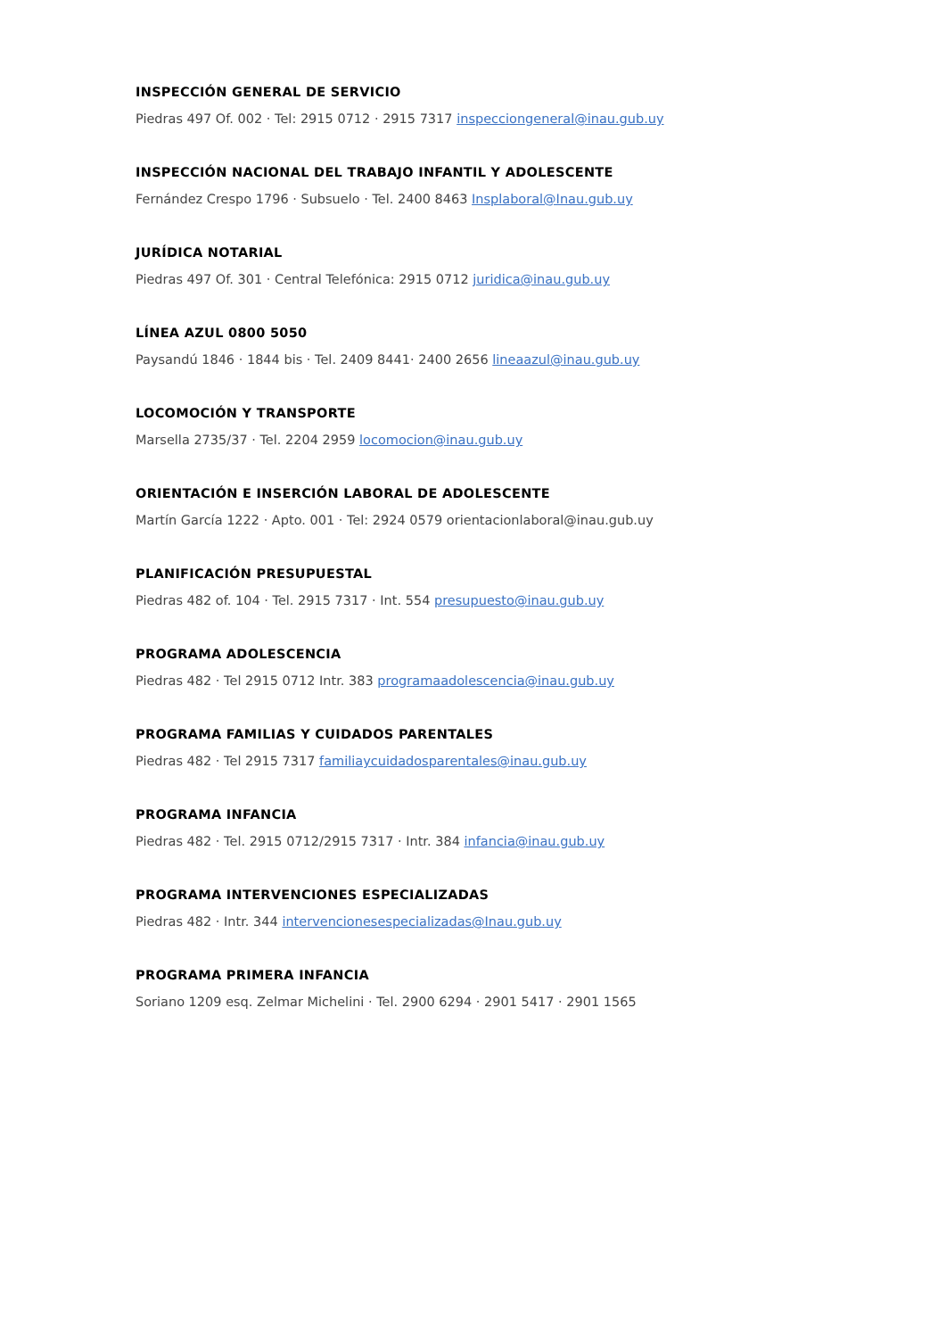INSPECCIÓN GENERAL DE SERVICIO
Piedras 497 Of. 002 · Tel: 2915 0712 · 2915 7317 inspecciongeneral@inau.gub.uy
INSPECCIÓN NACIONAL DEL TRABAJO INFANTIL Y ADOLESCENTE
Fernández Crespo 1796 · Subsuelo · Tel. 2400 8463 Insplaboral@Inau.gub.uy
JURÍDICA NOTARIAL
Piedras 497 Of. 301 · Central Telefónica: 2915 0712 juridica@inau.gub.uy
LÍNEA AZUL 0800 5050
Paysandú 1846 · 1844 bis · Tel. 2409 8441· 2400 2656 lineaazul@inau.gub.uy
LOCOMOCIÓN Y TRANSPORTE
Marsella 2735/37 · Tel. 2204 2959 locomocion@inau.gub.uy
ORIENTACIÓN E INSERCIÓN LABORAL DE ADOLESCENTE
Martín García 1222 · Apto. 001 · Tel: 2924 0579 orientacionlaboral@inau.gub.uy
PLANIFICACIÓN PRESUPUESTAL
Piedras 482 of. 104 · Tel. 2915 7317 · Int. 554 presupuesto@inau.gub.uy
PROGRAMA ADOLESCENCIA
Piedras 482 · Tel 2915 0712 Intr. 383 programaadolescencia@inau.gub.uy
PROGRAMA FAMILIAS Y CUIDADOS PARENTALES
Piedras 482 · Tel 2915 7317 familiaycuidadosparentales@inau.gub.uy
PROGRAMA INFANCIA
Piedras 482 · Tel. 2915 0712/2915 7317 · Intr. 384 infancia@inau.gub.uy
PROGRAMA INTERVENCIONES ESPECIALIZADAS
Piedras 482 · Intr. 344 intervencionesespecializadas@Inau.gub.uy
PROGRAMA PRIMERA INFANCIA
Soriano 1209 esq. Zelmar Michelini · Tel. 2900 6294 · 2901 5417 · 2901 1565